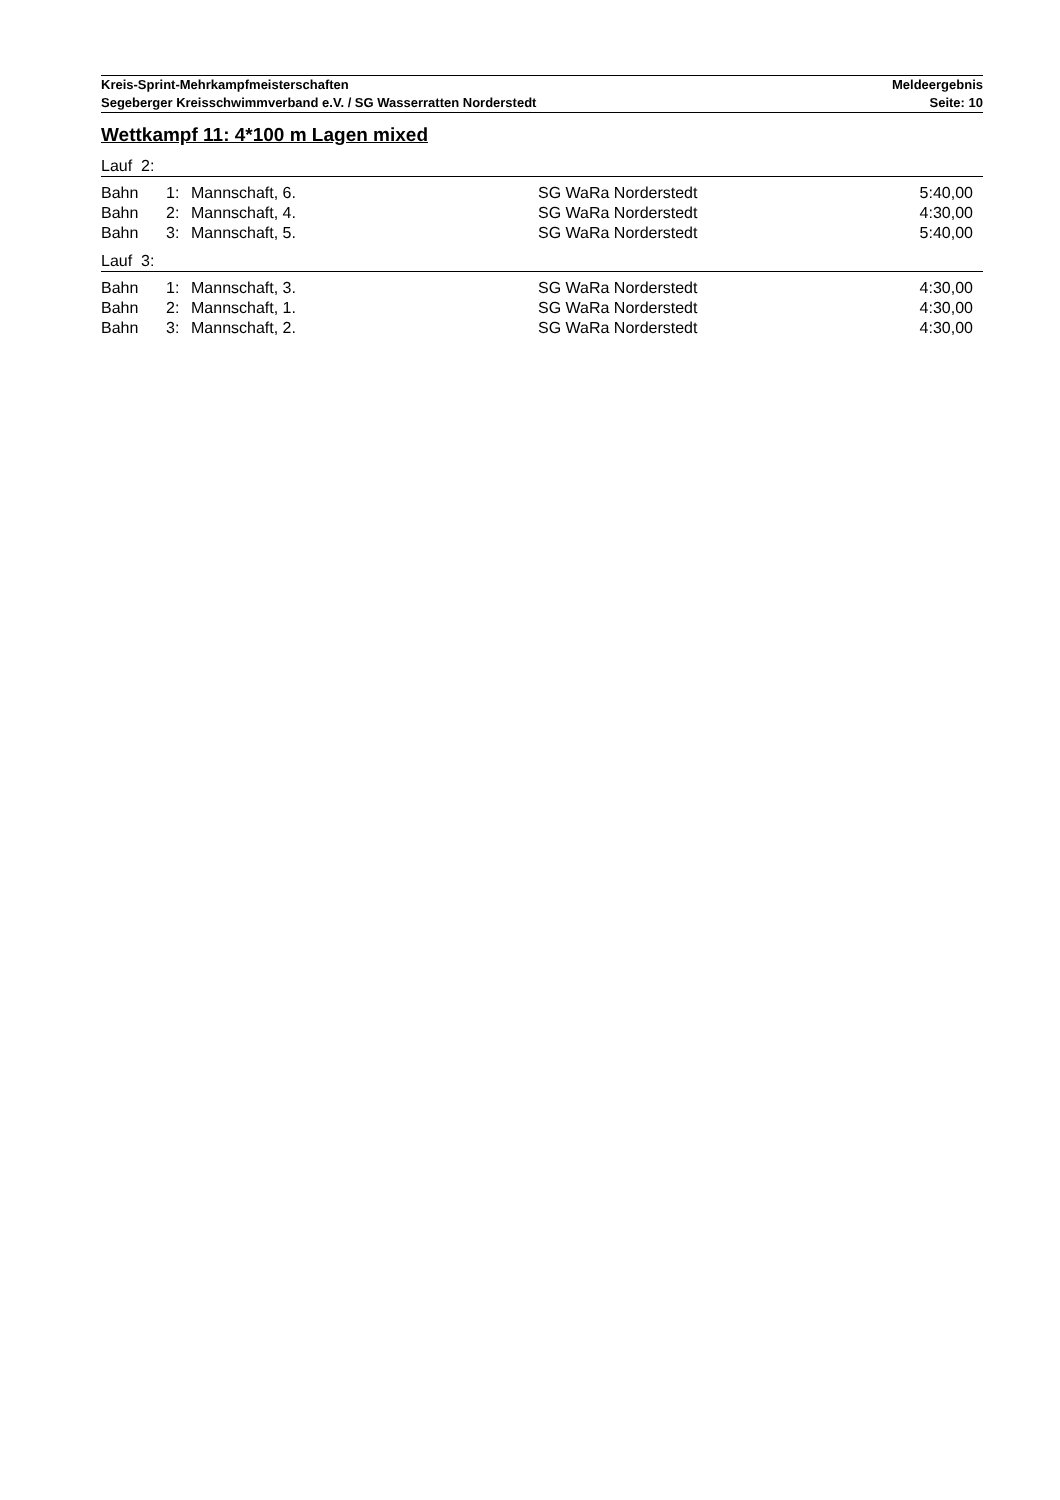Kreis-Sprint-Mehrkampfmeisterschaften Meldeergebnis
Segeberger Kreisschwimmverband e.V. / SG Wasserratten Norderstedt Seite: 10
Wettkampf 11: 4*100 m Lagen mixed
Lauf 2:
| Bahn | 1: | Mannschaft, 6. | SG WaRa Norderstedt | 5:40,00 |
| Bahn | 2: | Mannschaft, 4. | SG WaRa Norderstedt | 4:30,00 |
| Bahn | 3: | Mannschaft, 5. | SG WaRa Norderstedt | 5:40,00 |
Lauf 3:
| Bahn | 1: | Mannschaft, 3. | SG WaRa Norderstedt | 4:30,00 |
| Bahn | 2: | Mannschaft, 1. | SG WaRa Norderstedt | 4:30,00 |
| Bahn | 3: | Mannschaft, 2. | SG WaRa Norderstedt | 4:30,00 |